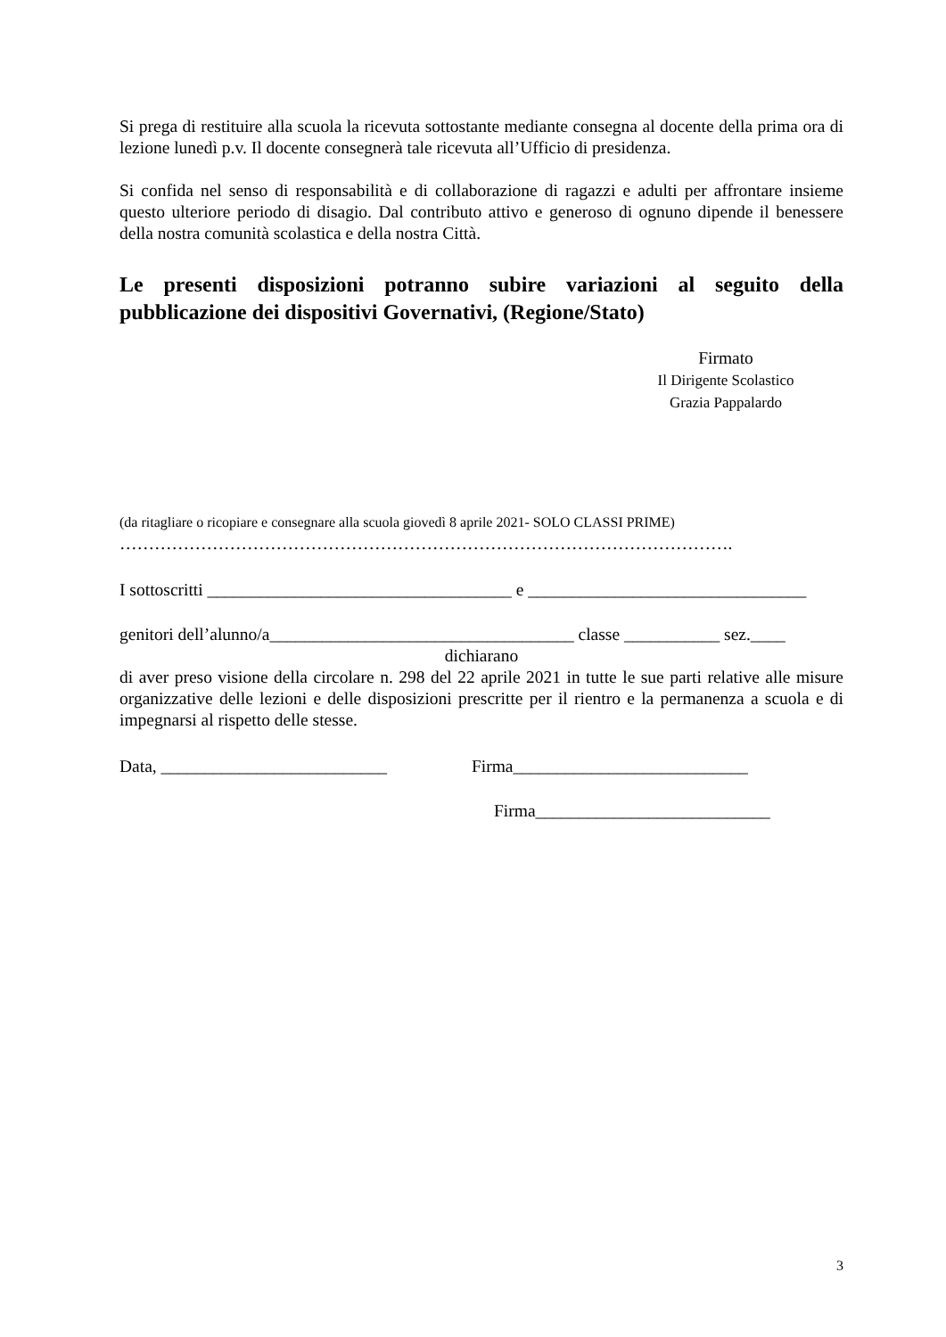Si prega di restituire alla scuola la ricevuta sottostante mediante consegna al docente della prima ora di lezione lunedì p.v. Il docente consegnerà tale ricevuta all’Ufficio di presidenza.
Si confida nel senso di responsabilità e di collaborazione di ragazzi e adulti per affrontare insieme questo ulteriore periodo di disagio. Dal contributo attivo e generoso di ognuno dipende il benessere della nostra comunità scolastica e della nostra Città.
Le presenti disposizioni potranno subire variazioni al seguito della pubblicazione dei dispositivi Governativi, (Regione/Stato)
Firmato
Il Dirigente Scolastico
Grazia Pappalardo
(da ritagliare o ricopiare e consegnare alla scuola giovedì 8 aprile 2021- SOLO CLASSI PRIME)
…………………………………………………………………………………………….
I sottoscritti ___________________________________ e ________________________________
genitori dell’alunno/a___________________________________ classe ___________ sez.____
dichiarano
di aver preso visione della circolare n. 298 del 22 aprile 2021 in tutte le sue parti relative alle misure organizzative delle lezioni e delle disposizioni prescritte per il rientro e la permanenza a scuola e di impegnarsi al rispetto delle stesse.
Data, __________________________ Firma___________________________
Firma___________________________
3